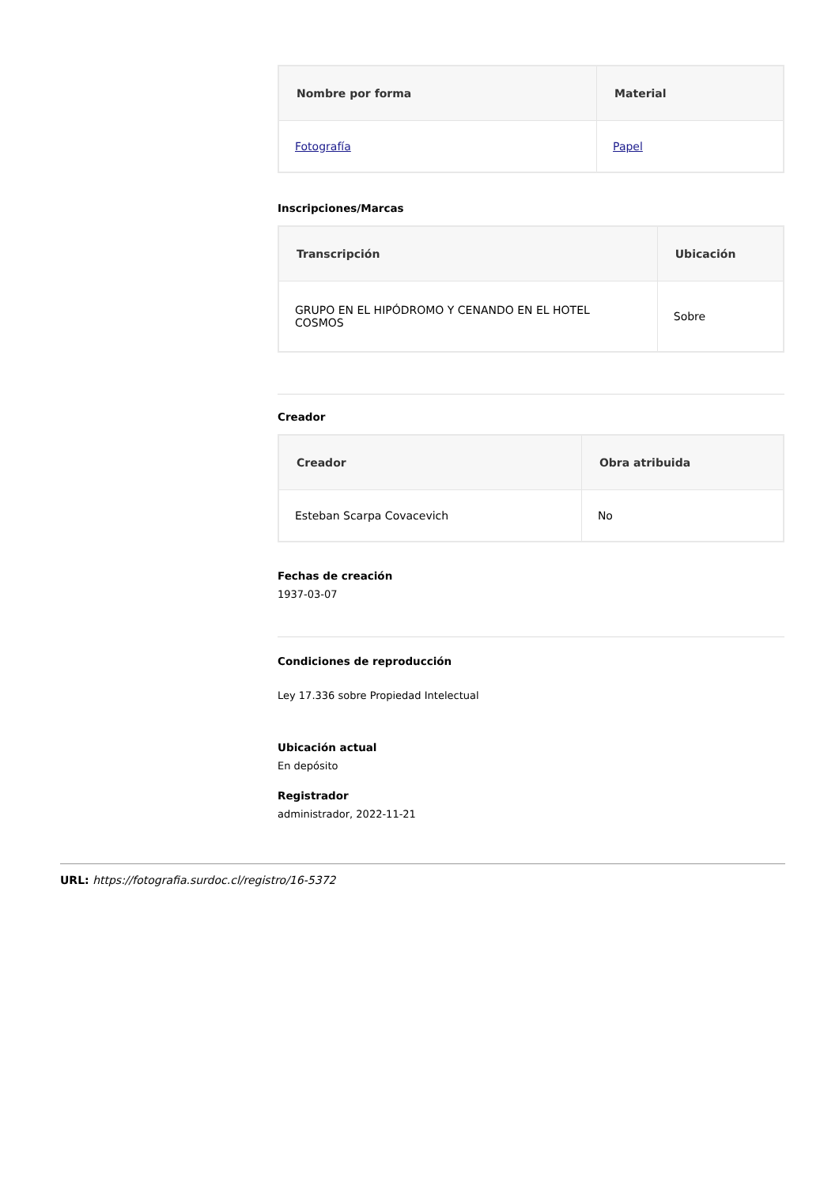| Nombre por forma | Material |
| --- | --- |
| Fotografía | Papel |
Inscripciones/Marcas
| Transcripción | Ubicación |
| --- | --- |
| GRUPO EN EL HIPÓDROMO Y CENANDO EN EL HOTEL COSMOS | Sobre |
Creador
| Creador | Obra atribuida |
| --- | --- |
| Esteban Scarpa Covacevich | No |
Fechas de creación
1937-03-07
Condiciones de reproducción
Ley 17.336 sobre Propiedad Intelectual
Ubicación actual
En depósito
Registrador
administrador, 2022-11-21
URL: https://fotografia.surdoc.cl/registro/16-5372